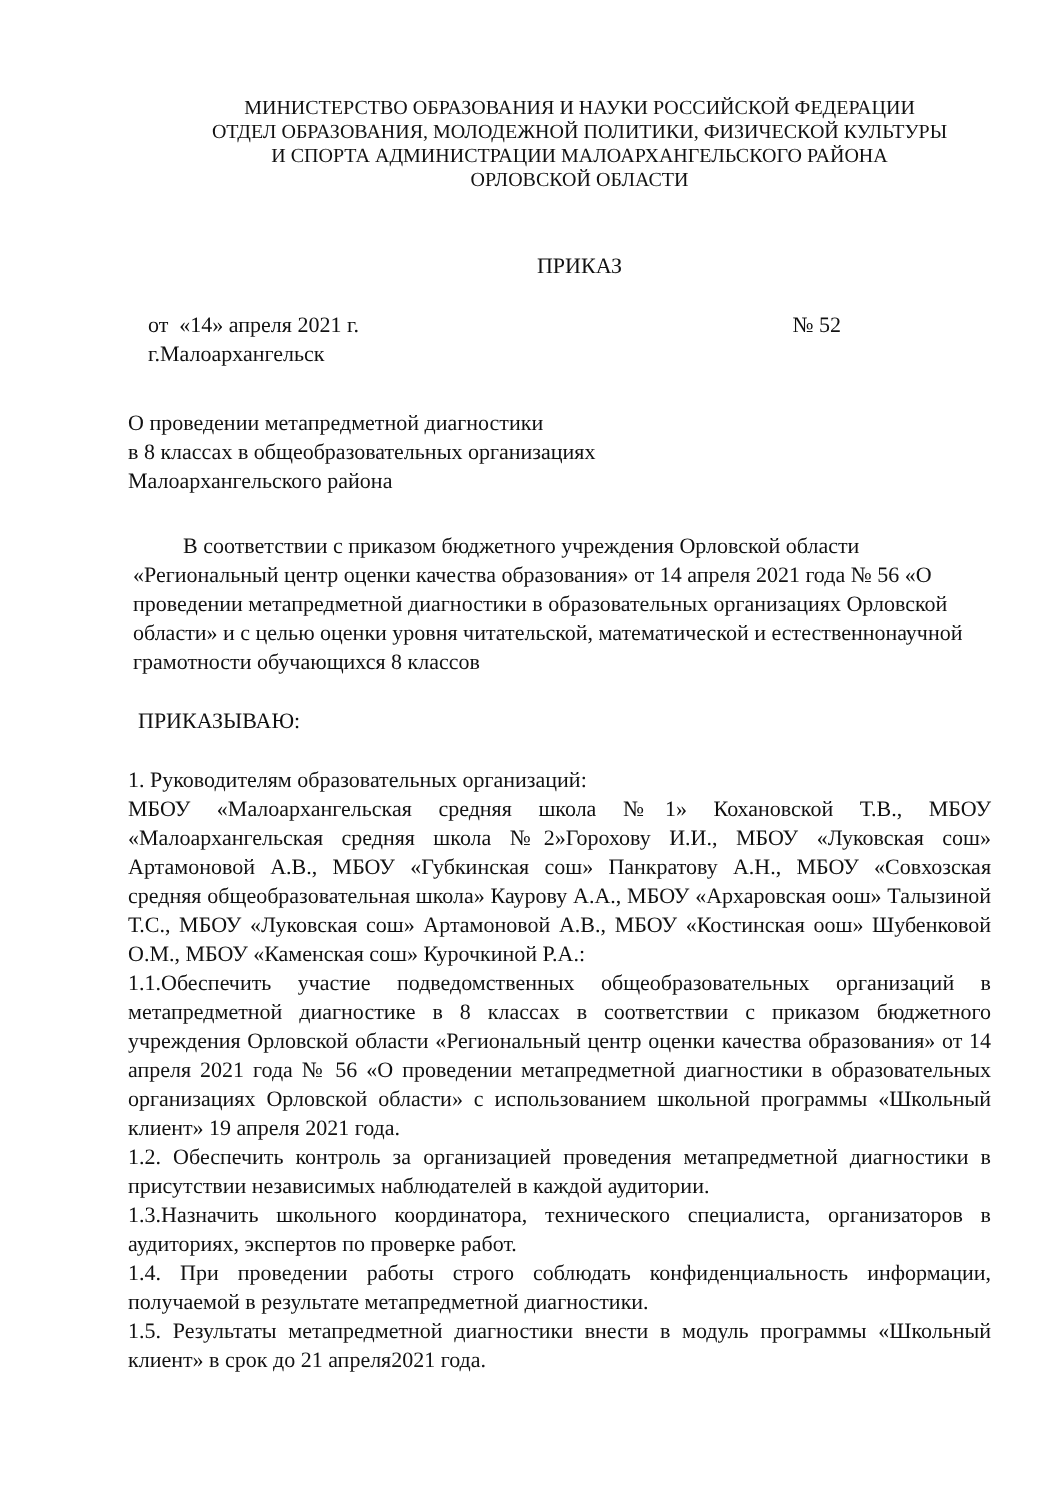МИНИСТЕРСТВО ОБРАЗОВАНИЯ И НАУКИ РОССИЙСКОЙ ФЕДЕРАЦИИ
ОТДЕЛ ОБРАЗОВАНИЯ, МОЛОДЕЖНОЙ ПОЛИТИКИ, ФИЗИЧЕСКОЙ КУЛЬТУРЫ
И СПОРТА АДМИНИСТРАЦИИ МАЛОАРХАНГЕЛЬСКОГО РАЙОНА
ОРЛОВСКОЙ ОБЛАСТИ
ПРИКАЗ
от «14» апреля 2021 г. № 52
г.Малоархангельск
О проведении метапредметной диагностики
в 8 классах в общеобразовательных организациях
Малоархангельского района
В соответствии с приказом бюджетного учреждения Орловской области «Региональный центр оценки качества образования» от 14 апреля 2021 года № 56 «О проведении метапредметной диагностики в образовательных организациях Орловской области» и с целью оценки уровня читательской, математической и естественнонаучной грамотности обучающихся 8 классов
ПРИКАЗЫВАЮ:
1. Руководителям образовательных организаций:
МБОУ «Малоархангельская средняя школа №1» Кохановской Т.В., МБОУ «Малоархангельская средняя школа №2»Горохову И.И., МБОУ «Луковская сош» Артамоновой А.В., МБОУ «Губкинская сош» Панкратову А.Н., МБОУ «Совхозская средняя общеобразовательная школа» Каурову А.А., МБОУ «Архаровская оош» Талызиной Т.С., МБОУ «Луковская сош» Артамоновой А.В., МБОУ «Костинская оош» Шубенковой О.М., МБОУ «Каменская сош» Курочкиной Р.А.:
1.1.Обеспечить участие подведомственных общеобразовательных организаций в метапредметной диагностике в 8 классах в соответствии с приказом бюджетного учреждения Орловской области «Региональный центр оценки качества образования» от 14 апреля 2021 года № 56 «О проведении метапредметной диагностики в образовательных организациях Орловской области» с использованием школьной программы «Школьный клиент» 19 апреля 2021 года.
1.2. Обеспечить контроль за организацией проведения метапредметной диагностики в присутствии независимых наблюдателей в каждой аудитории.
1.3.Назначить школьного координатора, технического специалиста, организаторов в аудиториях, экспертов по проверке работ.
1.4. При проведении работы строго соблюдать конфиденциальность информации, получаемой в результате метапредметной диагностики.
1.5. Результаты метапредметной диагностики внести в модуль программы «Школьный клиент» в срок до 21 апреля2021 года.